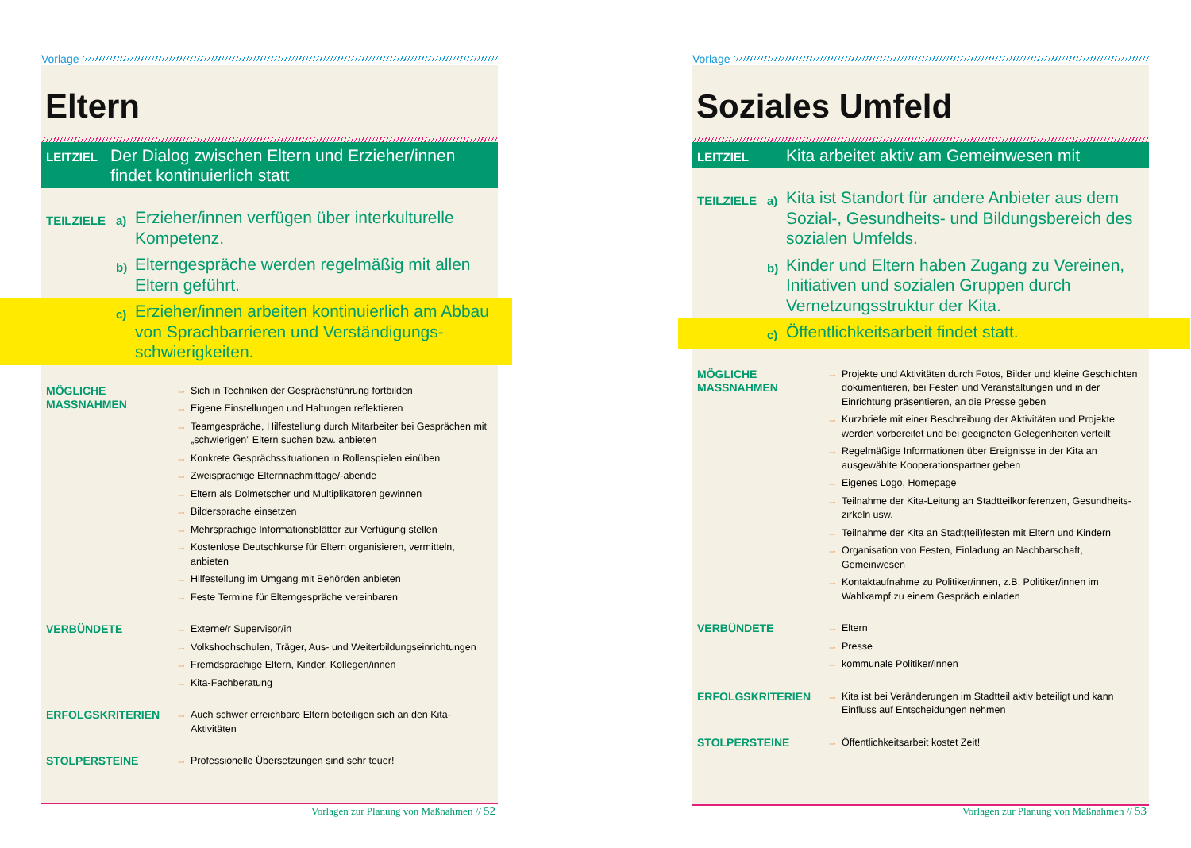Vorlage
Eltern
LEITZIEL
Der Dialog zwischen Eltern und Erzieher/innen findet kontinuierlich statt
TEILZIELE a) Erzieher/innen verfügen über interkulturelle Kompetenz.
b) Elterngespräche werden regelmäßig mit allen Eltern geführt.
c) Erzieher/innen arbeiten kontinuierlich am Abbau von Sprachbarrieren und Verständigungs-schwierigkeiten.
MÖGLICHE
MASSNAHMEN
→ Sich in Techniken der Gesprächsführung fortbilden
→ Eigene Einstellungen und Haltungen reflektieren
→ Teamgespräche, Hilfestellung durch Mitarbeiter bei Gesprächen mit „schwierigen” Eltern suchen bzw. anbieten
→ Konkrete Gesprächssituationen in Rollenspielen einüben
→ Zweisprachige Elternnachmittage/-abende
→ Eltern als Dolmetscher und Multiplikatoren gewinnen
→ Bildersprache einsetzen
→ Mehrsprachige Informationsblätter zur Verfügung stellen
→ Kostenlose Deutschkurse für Eltern organisieren, vermitteln, anbieten
→ Hilfestellung im Umgang mit Behörden anbieten
→ Feste Termine für Elterngespräche vereinbaren
VERBÜNDETE
→ Externe/r Supervisor/in
→ Volkshochschulen, Träger, Aus- und Weiterbildungseinrichtungen
→ Fremdsprachige Eltern, Kinder, Kollegen/innen
→ Kita-Fachberatung
ERFOLGSKRITERIEN
→ Auch schwer erreichbare Eltern beteiligen sich an den Kita-Aktivitäten
STOLPERSTEINE
→ Professionelle Übersetzungen sind sehr teuer!
Vorlagen zur Planung von Maßnahmen // 52
Vorlage
Soziales Umfeld
LEITZIEL
Kita arbeitet aktiv am Gemeinwesen mit
TEILZIELE a) Kita ist Standort für andere Anbieter aus dem Sozial-, Gesundheits- und Bildungsbereich des sozialen Umfelds.
b) Kinder und Eltern haben Zugang zu Vereinen, Initiativen und sozialen Gruppen durch Vernetzungsstruktur der Kita.
c) Öffentlichkeitsarbeit findet statt.
MÖGLICHE
MASSNAHMEN
→ Projekte und Aktivitäten durch Fotos, Bilder und kleine Geschichten dokumentieren, bei Festen und Veranstaltungen und in der Einrichtung präsentieren, an die Presse geben
→ Kurzbriefe mit einer Beschreibung der Aktivitäten und Projekte werden vorbereitet und bei geeigneten Gelegenheiten verteilt
→ Regelmäßige Informationen über Ereignisse in der Kita an ausgewählte Kooperationspartner geben
→ Eigenes Logo, Homepage
→ Teilnahme der Kita-Leitung an Stadtteilkonferenzen, Gesundheits-zirkeln usw.
→ Teilnahme der Kita an Stadt(teil)festen mit Eltern und Kindern
→ Organisation von Festen, Einladung an Nachbarschaft, Gemeinwesen
→ Kontaktaufnahme zu Politiker/innen, z.B. Politiker/innen im Wahlkampf zu einem Gespräch einladen
VERBÜNDETE
→ Eltern
→ Presse
→ kommunale Politiker/innen
ERFOLGSKRITERIEN
→ Kita ist bei Veränderungen im Stadtteil aktiv beteiligt und kann Einfluss auf Entscheidungen nehmen
STOLPERSTEINE
→ Öffentlichkeitsarbeit kostet Zeit!
Vorlagen zur Planung von Maßnahmen // 53